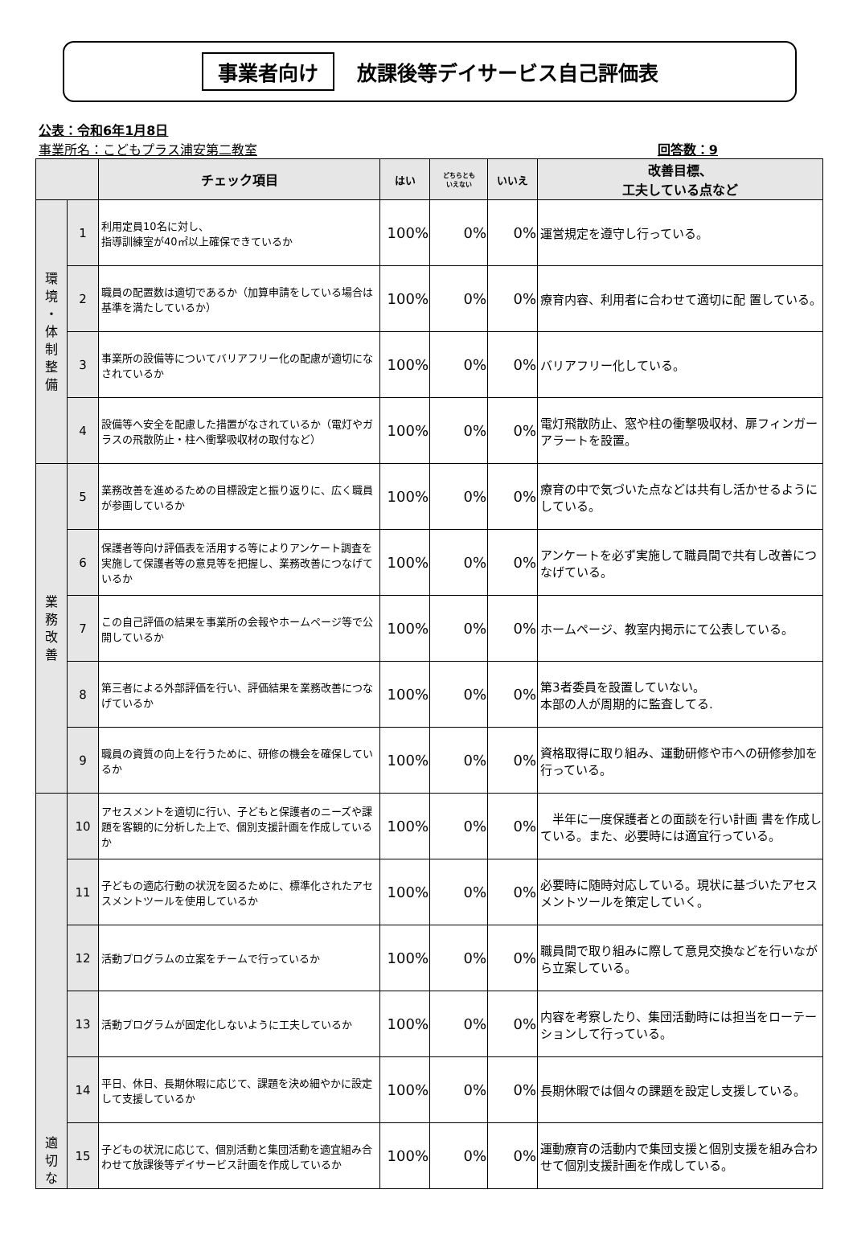事業者向け 放課後等デイサービス自己評価表
公表：令和6年1月8日
事業所名：こどもプラス浦安第二教室
回答数：9
| | | チェック項目 | はい | どちらとも いえない | いいえ | 改善目標、 工夫している点など |
| --- | --- | --- | --- | --- | --- | --- |
| 環 境 ・ 体 制 整 備 | 1 | 利用定員10名に対し、 指導訓練室が40㎡以上確保できているか | 100% | 0% | 0% | 運営規定を遵守し行っている。 |
| | 2 | 職員の配置数は適切であるか（加算申請をしている場合は基準を満たしているか） | 100% | 0% | 0% | 療育内容、利用者に合わせて適切に配 置している。 |
| | 3 | 事業所の設備等についてバリアフリー化の配慮が適切になされているか | 100% | 0% | 0% | バリアフリー化している。 |
| | 4 | 設備等へ安全を配慮した措置がなされているか（電灯やガラスの飛散防止・柱へ衝撃吸収材の取付など） | 100% | 0% | 0% | 電灯飛散防止、窓や柱の衝撃吸収材、扉フィンガーアラートを設置。 |
| 業 務 改 善 | 5 | 業務改善を進めるための目標設定と振り返りに、広く職員が参画しているか | 100% | 0% | 0% | 療育の中で気づいた点などは共有し活かせるようにしている。 |
| | 6 | 保護者等向け評価表を活用する等によりアンケート調査を実施して保護者等の意見等を把握し、業務改善につなげているか | 100% | 0% | 0% | アンケートを必ず実施して職員間で共有し改善につなげている。 |
| | 7 | この自己評価の結果を事業所の会報やホームページ等で公開しているか | 100% | 0% | 0% | ホームページ、教室内掲示にて公表している。 |
| | 8 | 第三者による外部評価を行い、評価結果を業務改善につなげているか | 100% | 0% | 0% | 第3者委員を設置していない。 本部の人が周期的に監査してる. |
| | 9 | 職員の資質の向上を行うために、研修の機会を確保しているか | 100% | 0% | 0% | 資格取得に取り組み、運動研修や市への研修参加を行っている。 |
| 適 切 な | 10 | アセスメントを適切に行い、子どもと保護者のニーズや課題を客観的に分析した上で、個別支援計画を作成しているか | 100% | 0% | 0% | 半年に一度保護者との面談を行い計画 書を作成している。また、必要時には適宜行っている。 |
| | 11 | 子どもの適応行動の状況を図るために、標準化されたアセスメントツールを使用しているか | 100% | 0% | 0% | 必要時に随時対応している。現状に基づいたアセスメントツールを策定していく。 |
| | 12 | 活動プログラムの立案をチームで行っているか | 100% | 0% | 0% | 職員間で取り組みに際して意見交換などを行いながら立案している。 |
| | 13 | 活動プログラムが固定化しないように工夫しているか | 100% | 0% | 0% | 内容を考察したり、集団活動時には担当をローテーションして行っている。 |
| | 14 | 平日、休日、長期休暇に応じて、課題を決め細やかに設定して支援しているか | 100% | 0% | 0% | 長期休暇では個々の課題を設定し支援している。 |
| | 15 | 子どもの状況に応じて、個別活動と集団活動を適宜組み合わせて放課後等デイサービス計画を作成しているか | 100% | 0% | 0% | 運動療育の活動内で集団支援と個別支援を組み合わせて個別支援計画を作成している。 |